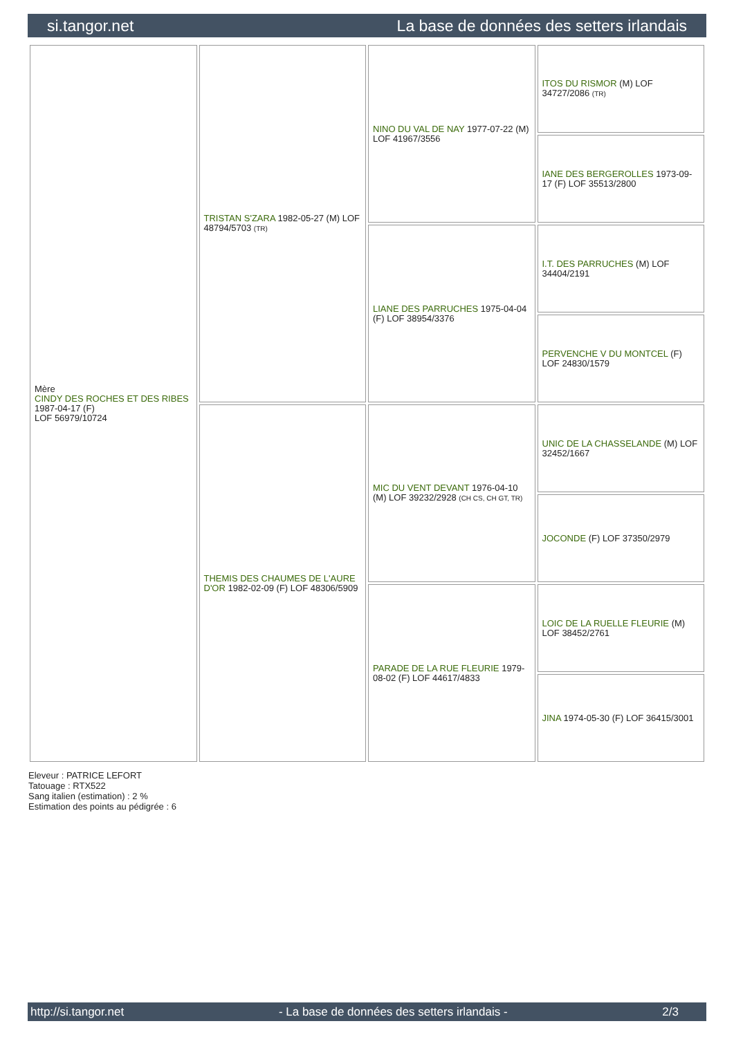si.tangor.net La base de données des setters irlandais
| Mère CINDY DES ROCHES ET DES RIBES 1987-04-17 (F) LOF 56979/10724 | TRISTAN S'ZARA 1982-05-27 (M) LOF 48794/5703 (TR) | NINO DU VAL DE NAY 1977-07-22 (M) LOF 41967/3556 | ITOS DU RISMOR (M) LOF 34727/2086 (TR) |
| | | | IANE DES BERGEROLLES 1973-09-17 (F) LOF 35513/2800 |
| | | LIANE DES PARRUCHES 1975-04-04 (F) LOF 38954/3376 | I.T. DES PARRUCHES (M) LOF 34404/2191 |
| | | | PERVENCHE V DU MONTCEL (F) LOF 24830/1579 |
| | THEMIS DES CHAUMES DE L'AURE D'OR 1982-02-09 (F) LOF 48306/5909 | MIC DU VENT DEVANT 1976-04-10 (M) LOF 39232/2928 (CH CS, CH GT, TR) | UNIC DE LA CHASSELANDE (M) LOF 32452/1667 |
| | | | JOCONDE (F) LOF 37350/2979 |
| | | PARADE DE LA RUE FLEURIE 1979-08-02 (F) LOF 44617/4833 | LOIC DE LA RUELLE FLEURIE (M) LOF 38452/2761 |
| | | | JINA 1974-05-30 (F) LOF 36415/3001 |
Eleveur : PATRICE LEFORT
Tatouage : RTX522
Sang italien (estimation) : 2 %
Estimation des points au pédigrée : 6
http://si.tangor.net - La base de données des setters irlandais - 2/3